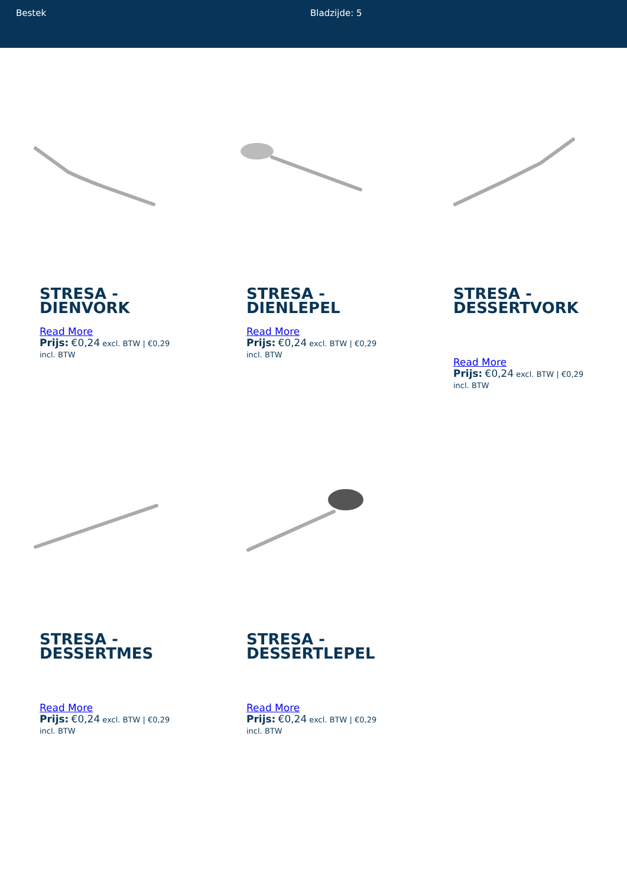Bestek Bladzijde: 5
STRESA - DIENVORK
Read More
Prijs: €0,24 excl. BTW | €0,29 incl. BTW
STRESA - DIENLEPEL
Read More
Prijs: €0,24 excl. BTW | €0,29 incl. BTW
STRESA - DESSERTVORK
Read More
Prijs: €0,24 excl. BTW | €0,29 incl. BTW
STRESA - DESSERTMES
Read More
Prijs: €0,24 excl. BTW | €0,29 incl. BTW
STRESA - DESSERTLEPEL
Read More
Prijs: €0,24 excl. BTW | €0,29 incl. BTW